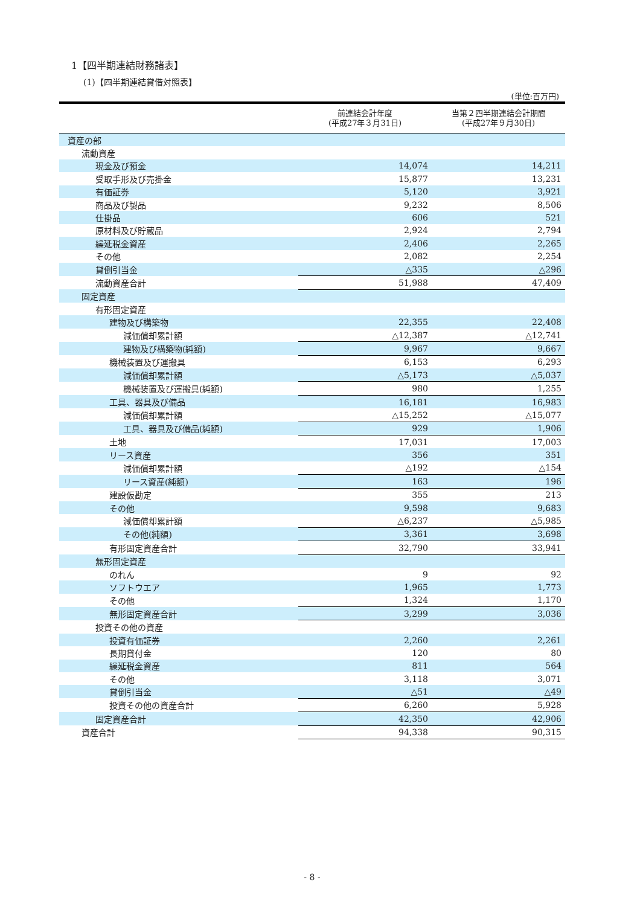1【四半期連結財務諸表】
(1)【四半期連結貸借対照表】
(単位:百万円)
| | 前連結会計年度 (平成27年３月31日) | 当第２四半期連結会計期間 (平成27年９月30日) |
| --- | --- | --- |
| 資産の部 | | |
| 流動資産 | | |
| 現金及び預金 | 14,074 | 14,211 |
| 受取手形及び売掛金 | 15,877 | 13,231 |
| 有価証券 | 5,120 | 3,921 |
| 商品及び製品 | 9,232 | 8,506 |
| 仕掛品 | 606 | 521 |
| 原材料及び貯蔵品 | 2,924 | 2,794 |
| 繰延税金資産 | 2,406 | 2,265 |
| その他 | 2,082 | 2,254 |
| 貸倒引当金 | △335 | △296 |
| 流動資産合計 | 51,988 | 47,409 |
| 固定資産 | | |
| 有形固定資産 | | |
| 建物及び構築物 | 22,355 | 22,408 |
| 減価償却累計額 | △12,387 | △12,741 |
| 建物及び構築物(純額) | 9,967 | 9,667 |
| 機械装置及び運搬具 | 6,153 | 6,293 |
| 減価償却累計額 | △5,173 | △5,037 |
| 機械装置及び運搬具(純額) | 980 | 1,255 |
| 工具、器具及び備品 | 16,181 | 16,983 |
| 減価償却累計額 | △15,252 | △15,077 |
| 工具、器具及び備品(純額) | 929 | 1,906 |
| 土地 | 17,031 | 17,003 |
| リース資産 | 356 | 351 |
| 減価償却累計額 | △192 | △154 |
| リース資産(純額) | 163 | 196 |
| 建設仮勘定 | 355 | 213 |
| その他 | 9,598 | 9,683 |
| 減価償却累計額 | △6,237 | △5,985 |
| その他(純額) | 3,361 | 3,698 |
| 有形固定資産合計 | 32,790 | 33,941 |
| 無形固定資産 | | |
| のれん | 9 | 92 |
| ソフトウエア | 1,965 | 1,773 |
| その他 | 1,324 | 1,170 |
| 無形固定資産合計 | 3,299 | 3,036 |
| 投資その他の資産 | | |
| 投資有価証券 | 2,260 | 2,261 |
| 長期貸付金 | 120 | 80 |
| 繰延税金資産 | 811 | 564 |
| その他 | 3,118 | 3,071 |
| 貸倒引当金 | △51 | △49 |
| 投資その他の資産合計 | 6,260 | 5,928 |
| 固定資産合計 | 42,350 | 42,906 |
| 資産合計 | 94,338 | 90,315 |
- 8 -